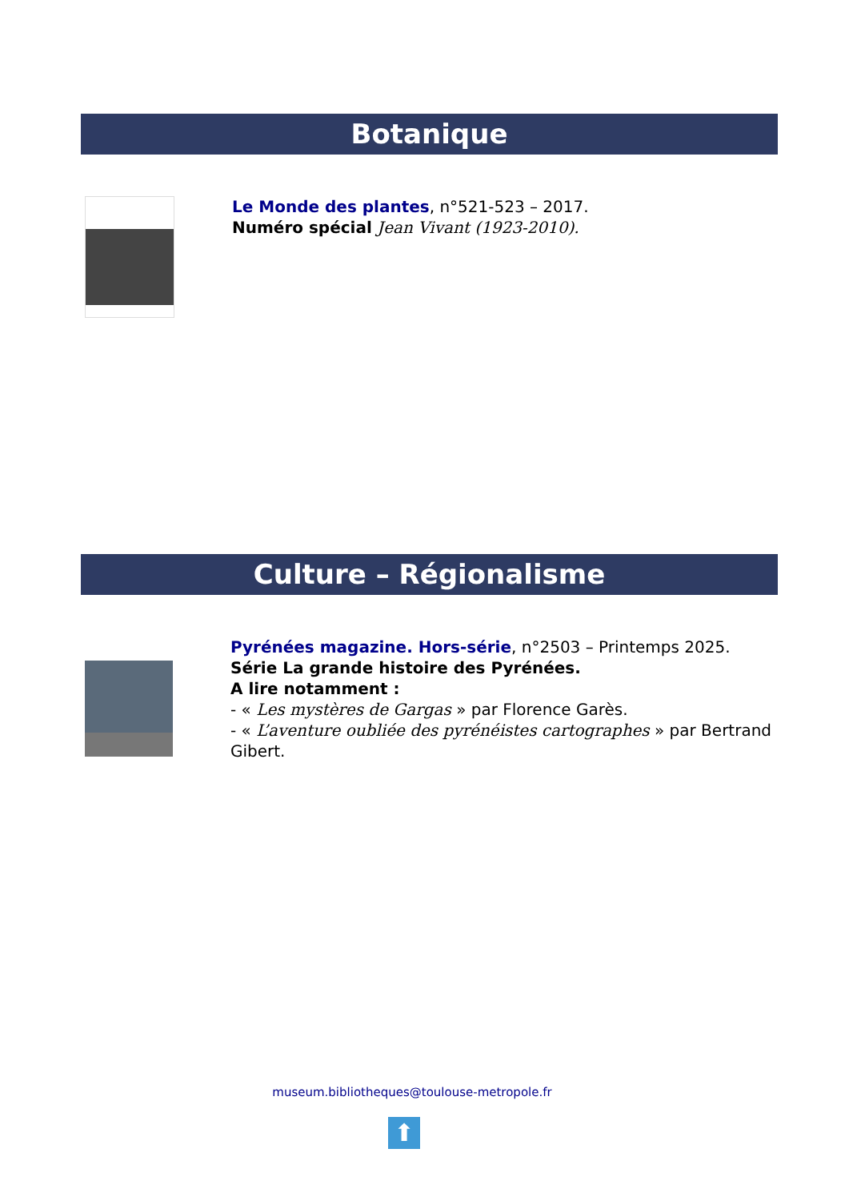Botanique
Le Monde des plantes, n°521-523 – 2017.
Numéro spécial Jean Vivant (1923-2010).
Culture – Régionalisme
Pyrénées magazine. Hors-série, n°2503 – Printemps 2025.
Série La grande histoire des Pyrénées.
A lire notamment :
- « Les mystères de Gargas » par Florence Garès.
- « L’aventure oubliée des pyrénéistes cartographes » par Bertrand Gibert.
museum.bibliotheques@toulouse-metropole.fr
⬆